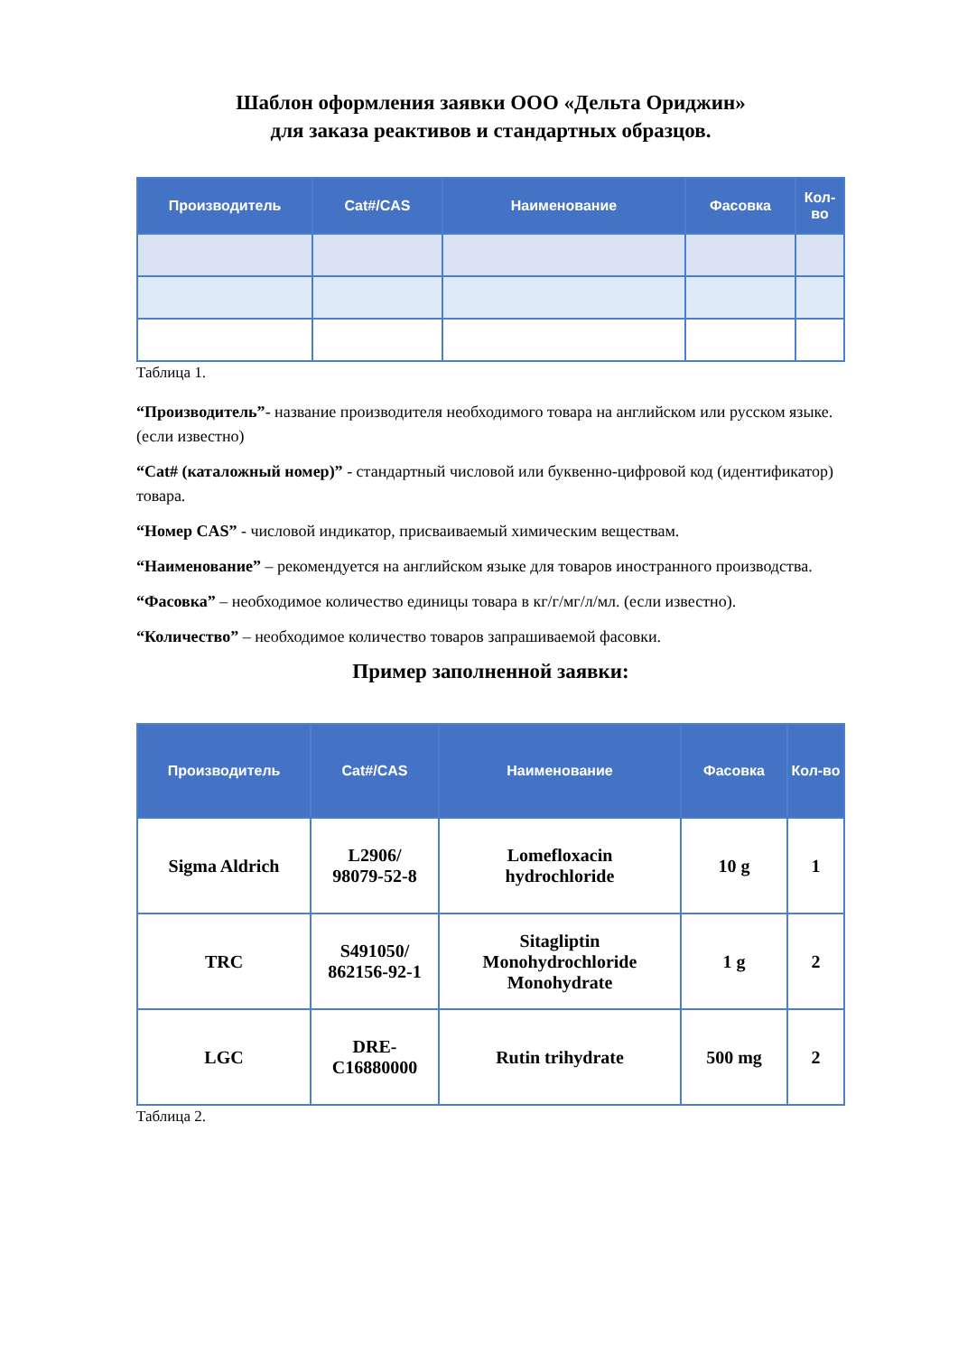Шаблон оформления заявки ООО «Дельта Ориджин»
для заказа реактивов и стандартных образцов.
| Производитель | Cat#/CAS | Наименование | Фасовка | Кол-во |
| --- | --- | --- | --- | --- |
Таблица 1.
“Производитель”- название производителя необходимого товара на английском или русском языке. (если известно)
“Cat# (каталожный номер)” - стандартный числовой или буквенно-цифровой код (идентификатор) товара.
“Номер CAS” - числовой индикатор, присваиваемый химическим веществам.
“Наименование” – рекомендуется на английском языке для товаров иностранного производства.
“Фасовка” – необходимое количество единицы товара в кг/г/мг/л/мл. (если известно).
“Количество” – необходимое количество товаров запрашиваемой фасовки.
Пример заполненной заявки:
| Производитель | Cat#/CAS | Наименование | Фасовка | Кол-во |
| --- | --- | --- | --- | --- |
| Sigma Aldrich | L2906/ 98079-52-8 | Lomefloxacin hydrochloride | 10 g | 1 |
| TRC | S491050/ 862156-92-1 | Sitagliptin Monohydrochloride Monohydrate | 1 g | 2 |
| LGC | DRE- C16880000 | Rutin trihydrate | 500 mg | 2 |
Таблица 2.